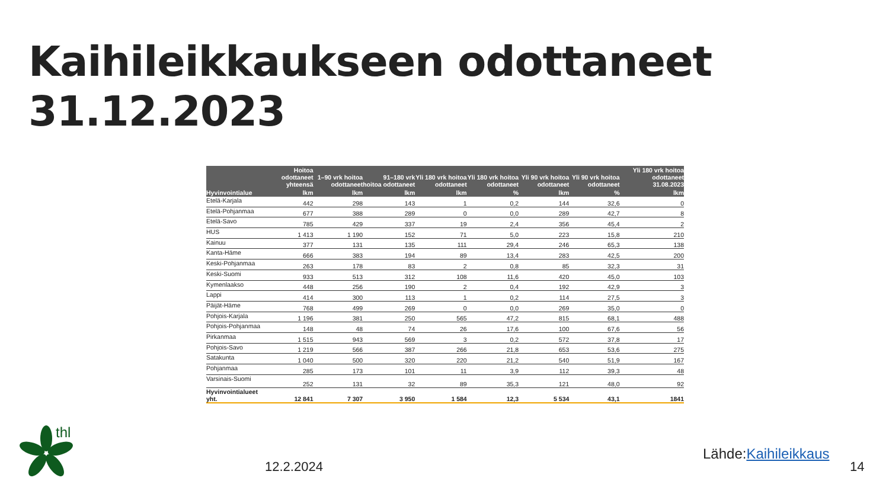Kaihileikkaukseen odottaneet
31.12.2023
| | Hoitoa odottaneet yhteensä | 1–90 vrk hoitoa odottaneet | 91–180 vrk hoitoa odottaneet | Yli 180 vrk hoitoa odottaneet | Yli 180 vrk hoitoa odottaneet | Yli 90 vrk hoitoa odottaneet | Yli 90 vrk hoitoa odottaneet | Yli 180 vrk hoitoa odottaneet 31.08.2023 |
| --- | --- | --- | --- | --- | --- | --- | --- | --- |
| Hyvinvointialue | lkm | lkm | lkm | lkm | % | lkm | % | lkm |
| Etelä-Karjala | 442 | 298 | 143 | 1 | 0,2 | 144 | 32,6 | 0 |
| Etelä-Pohjanmaa | 677 | 388 | 289 | 0 | 0,0 | 289 | 42,7 | 8 |
| Etelä-Savo | 785 | 429 | 337 | 19 | 2,4 | 356 | 45,4 | 2 |
| HUS | 1 413 | 1 190 | 152 | 71 | 5,0 | 223 | 15,8 | 210 |
| Kainuu | 377 | 131 | 135 | 111 | 29,4 | 246 | 65,3 | 138 |
| Kanta-Häme | 666 | 383 | 194 | 89 | 13,4 | 283 | 42,5 | 200 |
| Keski-Pohjanmaa | 263 | 178 | 83 | 2 | 0,8 | 85 | 32,3 | 31 |
| Keski-Suomi | 933 | 513 | 312 | 108 | 11,6 | 420 | 45,0 | 103 |
| Kymenlaakso | 448 | 256 | 190 | 2 | 0,4 | 192 | 42,9 | 3 |
| Lappi | 414 | 300 | 113 | 1 | 0,2 | 114 | 27,5 | 3 |
| Päijät-Häme | 768 | 499 | 269 | 0 | 0,0 | 269 | 35,0 | 0 |
| Pohjois-Karjala | 1 196 | 381 | 250 | 565 | 47,2 | 815 | 68,1 | 488 |
| Pohjois-Pohjanmaa | 148 | 48 | 74 | 26 | 17,6 | 100 | 67,6 | 56 |
| Pirkanmaa | 1 515 | 943 | 569 | 3 | 0,2 | 572 | 37,8 | 17 |
| Pohjois-Savo | 1 219 | 566 | 387 | 266 | 21,8 | 653 | 53,6 | 275 |
| Satakunta | 1 040 | 500 | 320 | 220 | 21,2 | 540 | 51,9 | 167 |
| Pohjanmaa | 285 | 173 | 101 | 11 | 3,9 | 112 | 39,3 | 48 |
| Varsinais-Suomi | 252 | 131 | 32 | 89 | 35,3 | 121 | 48,0 | 92 |
| Hyvinvointialueet yht. | 12 841 | 7 307 | 3 950 | 1 584 | 12,3 | 5 534 | 43,1 | 1841 |
thl
12.2.2024
Lähde:Kaihileikkaus
14